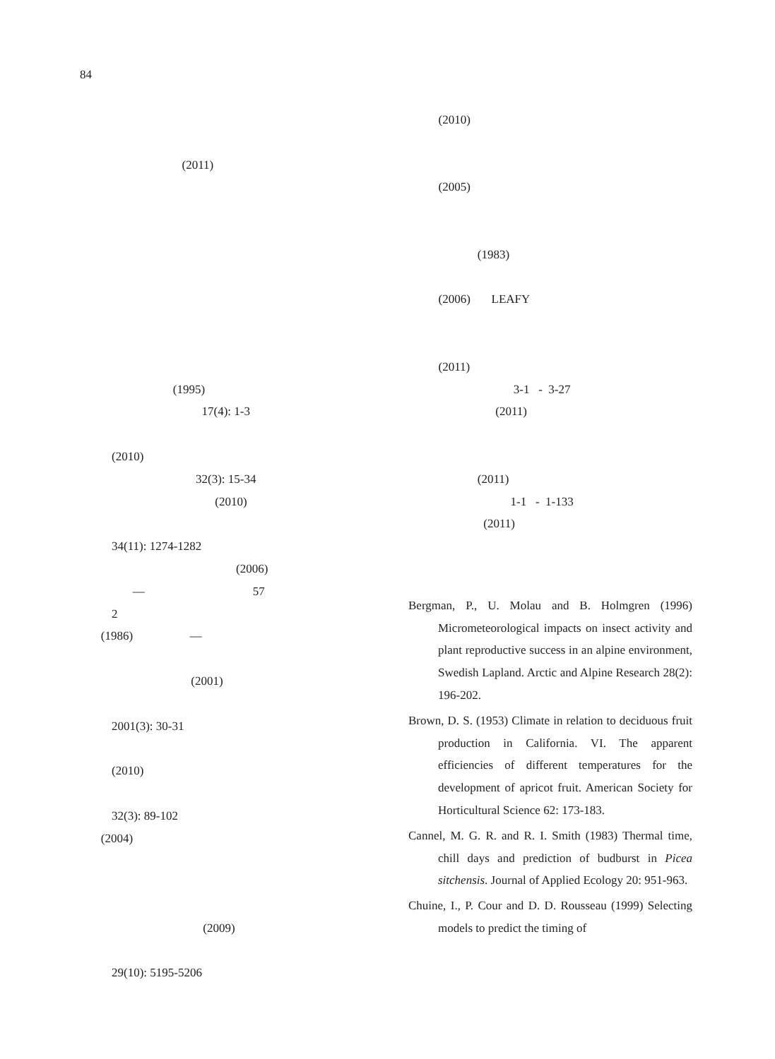84
(2011)
(1995)
17(4): 1-3
(2010)
32(3): 15-34
(2010)
34(11): 1274-1282
(2006)
— 57
2
(1986) —
(2001)
2001(3): 30-31
(2010)
32(3): 89-102
(2004)
(2009)
29(10): 5195-5206
(2010)
(2005)
(1983)
(2006) LEAFY
(2011)
3-1 - 3-27
(2011)
(2011)
1-1 - 1-133
(2011)
Bergman, P., U. Molau and B. Holmgren (1996) Micrometeorological impacts on insect activity and plant reproductive success in an alpine environment, Swedish Lapland. Arctic and Alpine Research 28(2): 196-202.
Brown, D. S. (1953) Climate in relation to deciduous fruit production in California. VI. The apparent efficiencies of different temperatures for the development of apricot fruit. American Society for Horticultural Science 62: 173-183.
Cannel, M. G. R. and R. I. Smith (1983) Thermal time, chill days and prediction of budburst in Picea sitchensis. Journal of Applied Ecology 20: 951-963.
Chuine, I., P. Cour and D. D. Rousseau (1999) Selecting models to predict the timing of